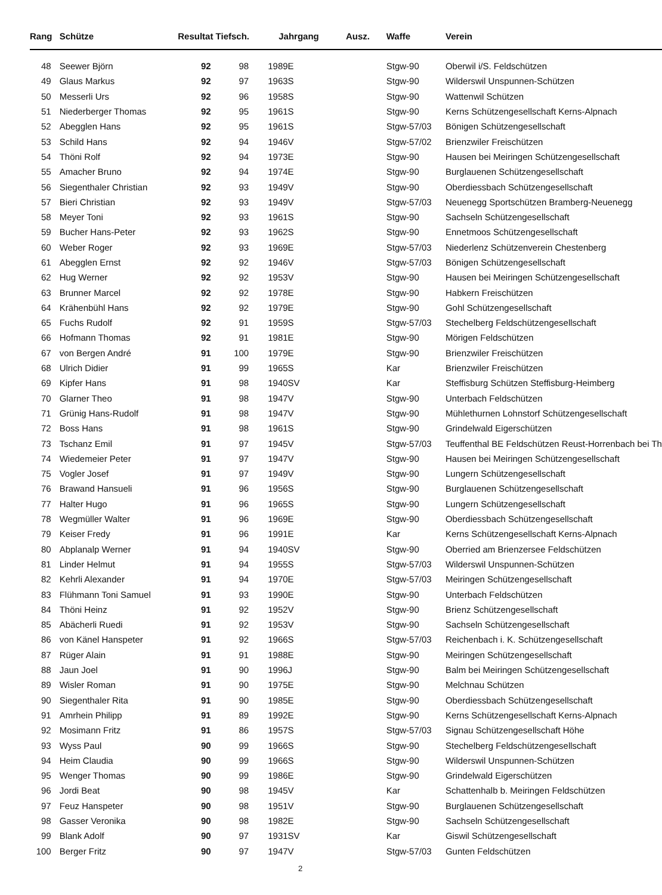| Rang | Schütze | Resultat Tiefsch. | | Jahrgang Ausz. | | Waffe | Verein |
| --- | --- | --- | --- | --- | --- | --- | --- |
| 48 | Seewer Björn | 92 | 98 | 1989 | E | Stgw-90 | Oberwil i/S. Feldschützen |
| 49 | Glaus Markus | 92 | 97 | 1963 | S | Stgw-90 | Wilderswil Unspunnen-Schützen |
| 50 | Messerli Urs | 92 | 96 | 1958 | S | Stgw-90 | Wattenwil Schützen |
| 51 | Niederberger Thomas | 92 | 95 | 1961 | S | Stgw-90 | Kerns Schützengesellschaft Kerns-Alpnach |
| 52 | Abegglen Hans | 92 | 95 | 1961 | S | Stgw-57/03 | Bönigen Schützengesellschaft |
| 53 | Schild Hans | 92 | 94 | 1946 | V | Stgw-57/02 | Brienzwiler Freischützen |
| 54 | Thöni Rolf | 92 | 94 | 1973 | E | Stgw-90 | Hausen bei Meiringen Schützengesellschaft |
| 55 | Amacher Bruno | 92 | 94 | 1974 | E | Stgw-90 | Burglauenen Schützengesellschaft |
| 56 | Siegenthaler Christian | 92 | 93 | 1949 | V | Stgw-90 | Oberdiessbach Schützengesellschaft |
| 57 | Bieri Christian | 92 | 93 | 1949 | V | Stgw-57/03 | Neuenegg Sportschützen Bramberg-Neuenegg |
| 58 | Meyer Toni | 92 | 93 | 1961 | S | Stgw-90 | Sachseln Schützengesellschaft |
| 59 | Bucher Hans-Peter | 92 | 93 | 1962 | S | Stgw-90 | Ennetmoos Schützengesellschaft |
| 60 | Weber Roger | 92 | 93 | 1969 | E | Stgw-57/03 | Niederlenz Schützenverein Chestenberg |
| 61 | Abegglen Ernst | 92 | 92 | 1946 | V | Stgw-57/03 | Bönigen Schützengesellschaft |
| 62 | Hug Werner | 92 | 92 | 1953 | V | Stgw-90 | Hausen bei Meiringen Schützengesellschaft |
| 63 | Brunner Marcel | 92 | 92 | 1978 | E | Stgw-90 | Habkern Freischützen |
| 64 | Krähenbühl Hans | 92 | 92 | 1979 | E | Stgw-90 | Gohl Schützengesellschaft |
| 65 | Fuchs Rudolf | 92 | 91 | 1959 | S | Stgw-57/03 | Stechelberg Feldschützengesellschaft |
| 66 | Hofmann Thomas | 92 | 91 | 1981 | E | Stgw-90 | Mörigen Feldschützen |
| 67 | von Bergen André | 91 | 100 | 1979 | E | Stgw-90 | Brienzwiler Freischützen |
| 68 | Ulrich Didier | 91 | 99 | 1965 | S | Kar | Brienzwiler Freischützen |
| 69 | Kipfer Hans | 91 | 98 | 1940 | SV | Kar | Steffisburg Schützen Steffisburg-Heimberg |
| 70 | Glarner Theo | 91 | 98 | 1947 | V | Stgw-90 | Unterbach Feldschützen |
| 71 | Grünig Hans-Rudolf | 91 | 98 | 1947 | V | Stgw-90 | Mühlethurnen Lohnstorf Schützengesellschaft |
| 72 | Boss Hans | 91 | 98 | 1961 | S | Stgw-90 | Grindelwald Eigerschützen |
| 73 | Tschanz Emil | 91 | 97 | 1945 | V | Stgw-57/03 | Teuffenthal BE Feldschützen Reust-Horrenbach bei Th |
| 74 | Wiedemeier Peter | 91 | 97 | 1947 | V | Stgw-90 | Hausen bei Meiringen Schützengesellschaft |
| 75 | Vogler Josef | 91 | 97 | 1949 | V | Stgw-90 | Lungern Schützengesellschaft |
| 76 | Brawand Hansueli | 91 | 96 | 1956 | S | Stgw-90 | Burglauenen Schützengesellschaft |
| 77 | Halter Hugo | 91 | 96 | 1965 | S | Stgw-90 | Lungern Schützengesellschaft |
| 78 | Wegmüller Walter | 91 | 96 | 1969 | E | Stgw-90 | Oberdiessbach Schützengesellschaft |
| 79 | Keiser Fredy | 91 | 96 | 1991 | E | Kar | Kerns Schützengesellschaft Kerns-Alpnach |
| 80 | Abplanalp Werner | 91 | 94 | 1940 | SV | Stgw-90 | Oberried am Brienzersee Feldschützen |
| 81 | Linder Helmut | 91 | 94 | 1955 | S | Stgw-57/03 | Wilderswil Unspunnen-Schützen |
| 82 | Kehrli Alexander | 91 | 94 | 1970 | E | Stgw-57/03 | Meiringen Schützengesellschaft |
| 83 | Flühmann Toni Samuel | 91 | 93 | 1990 | E | Stgw-90 | Unterbach Feldschützen |
| 84 | Thöni Heinz | 91 | 92 | 1952 | V | Stgw-90 | Brienz Schützengesellschaft |
| 85 | Abächerli Ruedi | 91 | 92 | 1953 | V | Stgw-90 | Sachseln Schützengesellschaft |
| 86 | von Känel Hanspeter | 91 | 92 | 1966 | S | Stgw-57/03 | Reichenbach i. K. Schützengesellschaft |
| 87 | Rüger Alain | 91 | 91 | 1988 | E | Stgw-90 | Meiringen Schützengesellschaft |
| 88 | Jaun Joel | 91 | 90 | 1996 | J | Stgw-90 | Balm bei Meiringen Schützengesellschaft |
| 89 | Wisler Roman | 91 | 90 | 1975 | E | Stgw-90 | Melchnau Schützen |
| 90 | Siegenthaler Rita | 91 | 90 | 1985 | E | Stgw-90 | Oberdiessbach Schützengesellschaft |
| 91 | Amrhein Philipp | 91 | 89 | 1992 | E | Stgw-90 | Kerns Schützengesellschaft Kerns-Alpnach |
| 92 | Mosimann Fritz | 91 | 86 | 1957 | S | Stgw-57/03 | Signau Schützengesellschaft Höhe |
| 93 | Wyss Paul | 90 | 99 | 1966 | S | Stgw-90 | Stechelberg Feldschützengesellschaft |
| 94 | Heim Claudia | 90 | 99 | 1966 | S | Stgw-90 | Wilderswil Unspunnen-Schützen |
| 95 | Wenger Thomas | 90 | 99 | 1986 | E | Stgw-90 | Grindelwald Eigerschützen |
| 96 | Jordi Beat | 90 | 98 | 1945 | V | Kar | Schattenhalb b. Meiringen Feldschützen |
| 97 | Feuz Hanspeter | 90 | 98 | 1951 | V | Stgw-90 | Burglauenen Schützengesellschaft |
| 98 | Gasser Veronika | 90 | 98 | 1982 | E | Stgw-90 | Sachseln Schützengesellschaft |
| 99 | Blank Adolf | 90 | 97 | 1931 | SV | Kar | Giswil Schützengesellschaft |
| 100 | Berger Fritz | 90 | 97 | 1947 | V | Stgw-57/03 | Gunten Feldschützen |
2